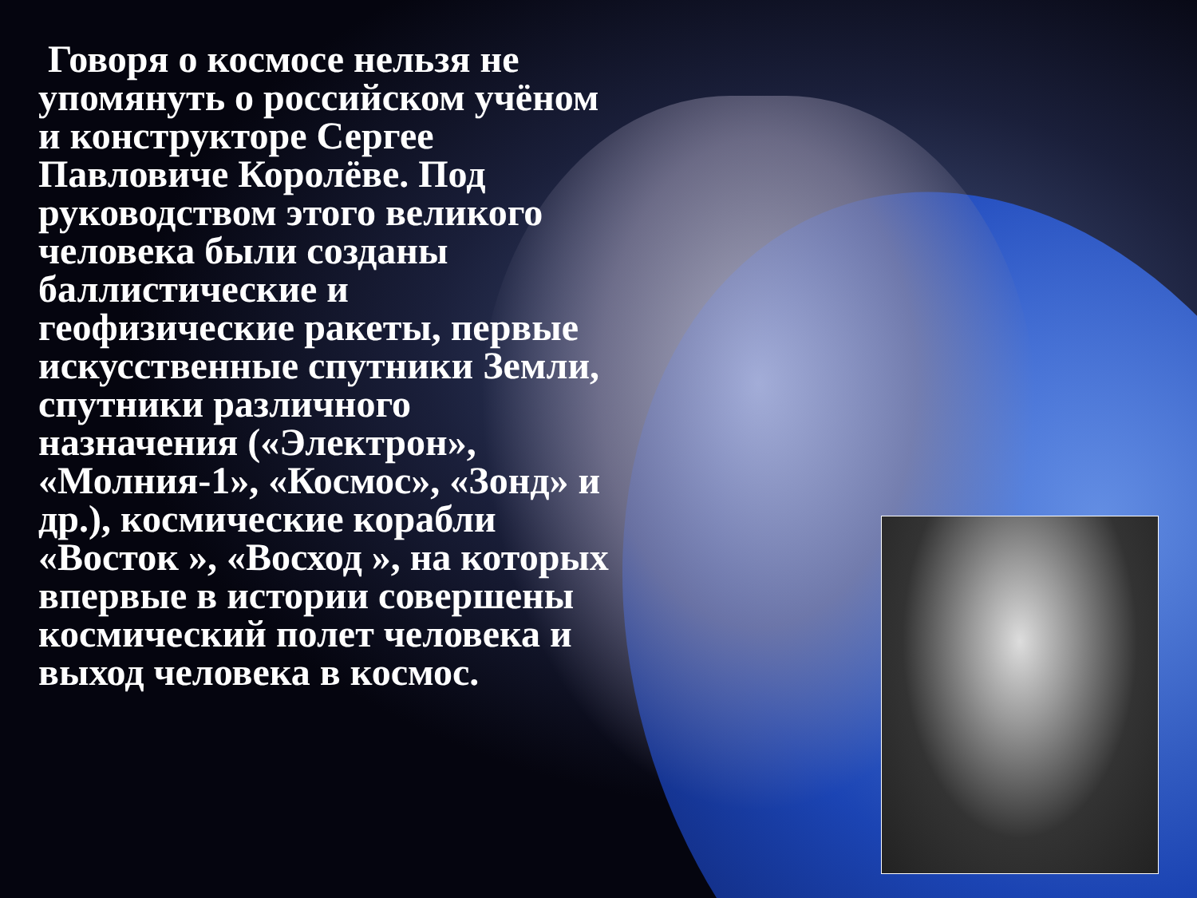Говоря о космосе нельзя не упомянуть о российском учёном и конструкторе Сергее Павловиче Королёве. Под руководством этого великого человека были созданы баллистические и геофизические ракеты, первые искусственные спутники Земли, спутники различного назначения («Электрон», «Молния-1», «Космос», «Зонд» и др.), космические корабли «Восток », «Восход », на которых впервые в истории совершены космический полет человека и выход человека в космос.